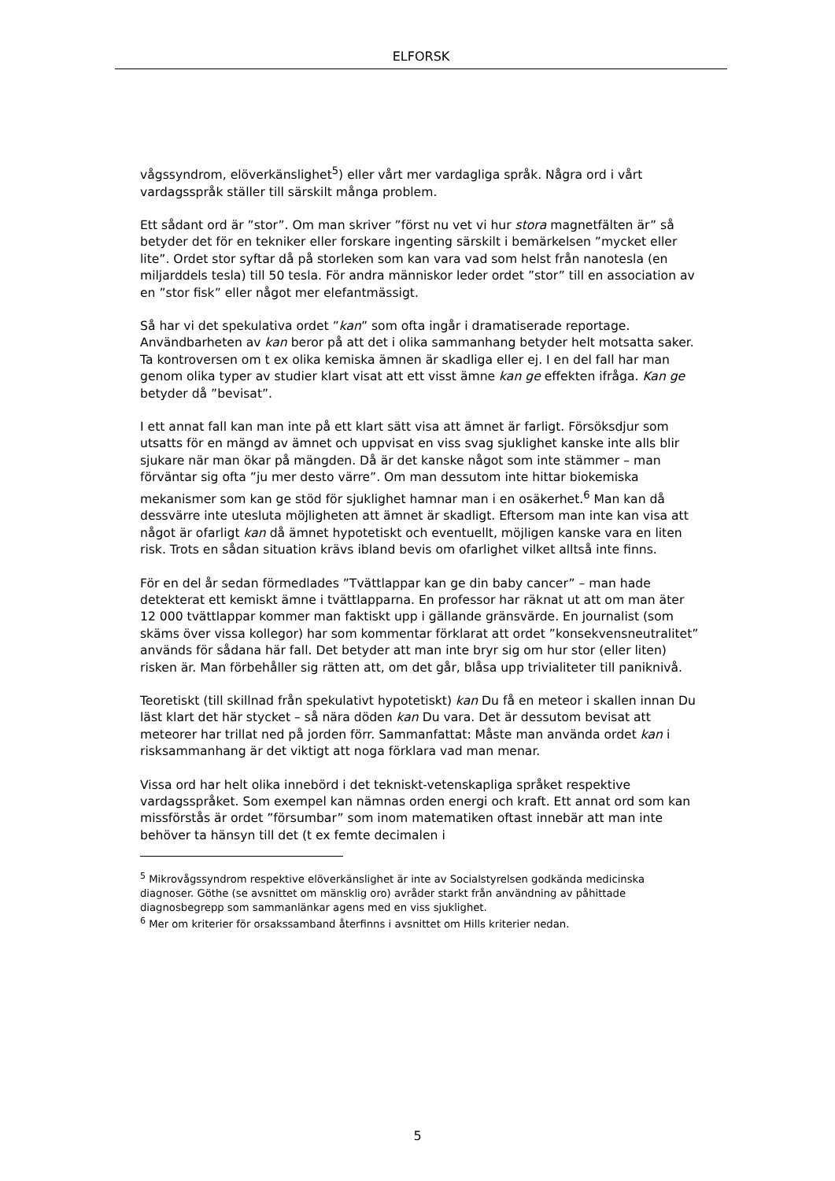ELFORSK
vågssyndrom, elöverkänslighet<sup>5</sup>) eller vårt mer vardagliga språk. Några ord i vårt vardagsspråk ställer till särskilt många problem.
Ett sådant ord är ”stor”. Om man skriver ”först nu vet vi hur stora magnetfälten är” så betyder det för en tekniker eller forskare ingenting särskilt i bemärkelsen ”mycket eller lite”. Ordet stor syftar då på storleken som kan vara vad som helst från nanotesla (en miljarddels tesla) till 50 tesla. För andra människor leder ordet ”stor” till en association av en ”stor fisk” eller något mer elefantmässigt.
Så har vi det spekulativa ordet ”kan” som ofta ingår i dramatiserade reportage. Användbarheten av kan beror på att det i olika sammanhang betyder helt motsatta saker. Ta kontroversen om t ex olika kemiska ämnen är skadliga eller ej. I en del fall har man genom olika typer av studier klart visat att ett visst ämne kan ge effekten ifråga. Kan ge betyder då ”bevisat”.
I ett annat fall kan man inte på ett klart sätt visa att ämnet är farligt. Försöksdjur som utsatts för en mängd av ämnet och uppvisat en viss svag sjuklighet kanske inte alls blir sjukare när man ökar på mängden. Då är det kanske något som inte stämmer – man förväntar sig ofta ”ju mer desto värre”. Om man dessutom inte hittar biokemiska mekanismer som kan ge stöd för sjuklighet hamnar man i en osäkerhet.<sup>6</sup> Man kan då dessvärre inte utesluta möjligheten att ämnet är skadligt. Eftersom man inte kan visa att något är ofarligt kan då ämnet hypotetiskt och eventuellt, möjligen kanske vara en liten risk. Trots en sådan situation krävs ibland bevis om ofarlighet vilket alltså inte finns.
För en del år sedan förmedlades ”Tvättlappar kan ge din baby cancer” – man hade detekterat ett kemiskt ämne i tvättlapparna. En professor har räknat ut att om man äter 12 000 tvättlappar kommer man faktiskt upp i gällande gränsvärde. En journalist (som skäms över vissa kollegor) har som kommentar förklarat att ordet ”konsekvensneutralitet” används för sådana här fall. Det betyder att man inte bryr sig om hur stor (eller liten) risken är. Man förbehåller sig rätten att, om det går, blåsa upp trivialiteter till paniknivå.
Teoretiskt (till skillnad från spekulativt hypotetiskt) kan Du få en meteor i skallen innan Du läst klart det här stycket – så nära döden kan Du vara. Det är dessutom bevisat att meteorer har trillat ned på jorden förr. Sammanfattat: Måste man använda ordet kan i risksammanhang är det viktigt att noga förklara vad man menar.
Vissa ord har helt olika innebörd i det tekniskt-vetenskapliga språket respektive vardagsspråket. Som exempel kan nämnas orden energi och kraft. Ett annat ord som kan missförstås är ordet ”försumbar” som inom matematiken oftast innebär att man inte behöver ta hänsyn till det (t ex femte decimalen i
<sup>5</sup> Mikrovågssyndrom respektive elöverkänslighet är inte av Socialstyrelsen godkända medicinska diagnoser. Göthe (se avsnittet om mänsklig oro) avråder starkt från användning av påhittade diagnosbegrepp som sammanlänkar agens med en viss sjuklighet.
<sup>6</sup> Mer om kriterier för orsakssamband återfinns i avsnittet om Hills kriterier nedan.
5